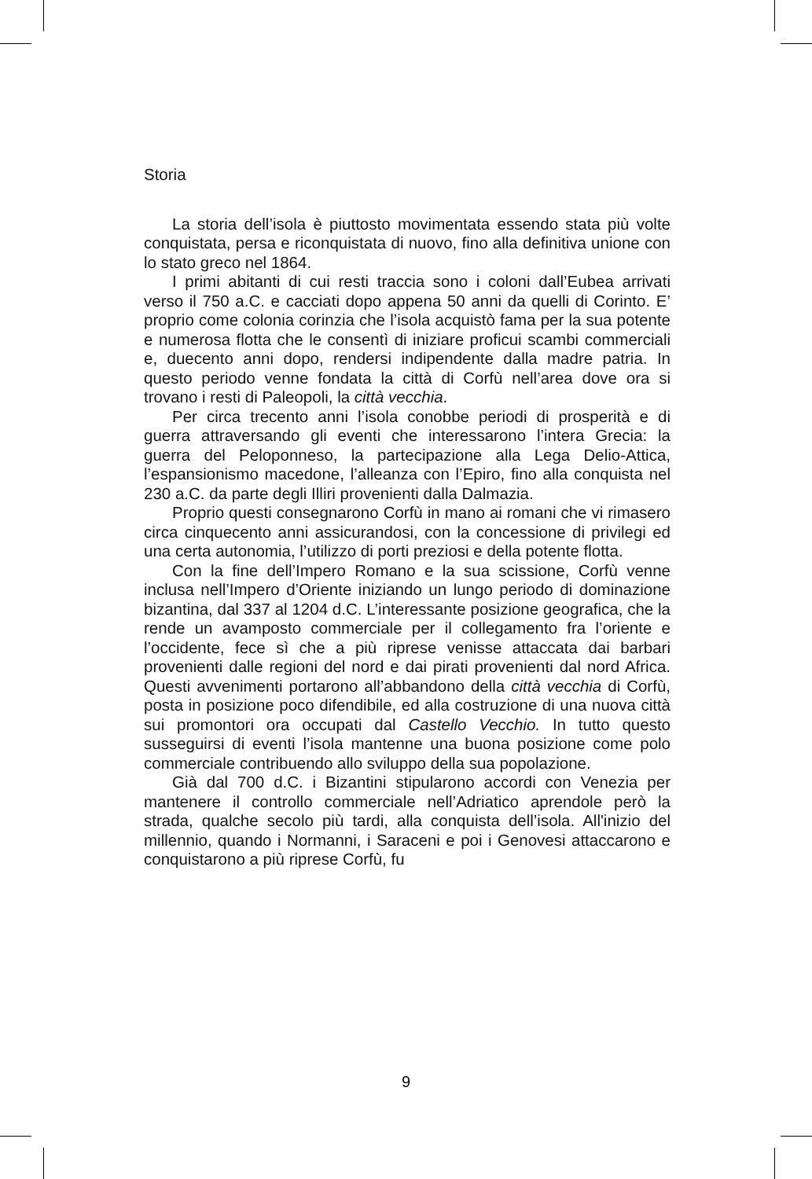Storia
La storia dell’isola è piuttosto movimentata essendo stata più volte conquistata, persa e riconquistata di nuovo, fino alla definitiva unione con lo stato greco nel 1864.
I primi abitanti di cui resti traccia sono i coloni dall’Eubea arrivati verso il 750 a.C. e cacciati dopo appena 50 anni da quelli di Corinto. E’ proprio come colonia corinzia che l’isola acquistò fama per la sua potente e numerosa flotta che le consentì di iniziare proficui scambi commerciali e, duecento anni dopo, rendersi indipendente dalla madre patria. In questo periodo venne fondata la città di Corfù nell’area dove ora si trovano i resti di Paleopoli, la città vecchia.
Per circa trecento anni l’isola conobbe periodi di prosperità e di guerra attraversando gli eventi che interessarono l’intera Grecia: la guerra del Peloponneso, la partecipazione alla Lega Delio-Attica, l’espansionismo macedone, l’alleanza con l’Epiro, fino alla conquista nel 230 a.C. da parte degli Illiri provenienti dalla Dalmazia.
Proprio questi consegnarono Corfù in mano ai romani che vi rimasero circa cinquecento anni assicurandosi, con la concessione di privilegi ed una certa autonomia, l’utilizzo di porti preziosi e della potente flotta.
Con la fine dell’Impero Romano e la sua scissione, Corfù venne inclusa nell’Impero d’Oriente iniziando un lungo periodo di dominazione bizantina, dal 337 al 1204 d.C. L’interessante posizione geografica, che la rende un avamposto commerciale per il collegamento fra l’oriente e l’occidente, fece sì che a più riprese venisse attaccata dai barbari provenienti dalle regioni del nord e dai pirati provenienti dal nord Africa. Questi avvenimenti portarono all’abbandono della città vecchia di Corfù, posta in posizione poco difendibile, ed alla costruzione di una nuova città sui promontori ora occupati dal Castello Vecchio. In tutto questo susseguirsi di eventi l’isola mantenne una buona posizione come polo commerciale contribuendo allo sviluppo della sua popolazione.
Già dal 700 d.C. i Bizantini stipularono accordi con Venezia per mantenere il controllo commerciale nell’Adriatico aprendole però la strada, qualche secolo più tardi, alla conquista dell’isola. All'inizio del millennio, quando i Normanni, i Saraceni e poi i Genovesi attaccarono e conquistarono a più riprese Corfù, fu
9